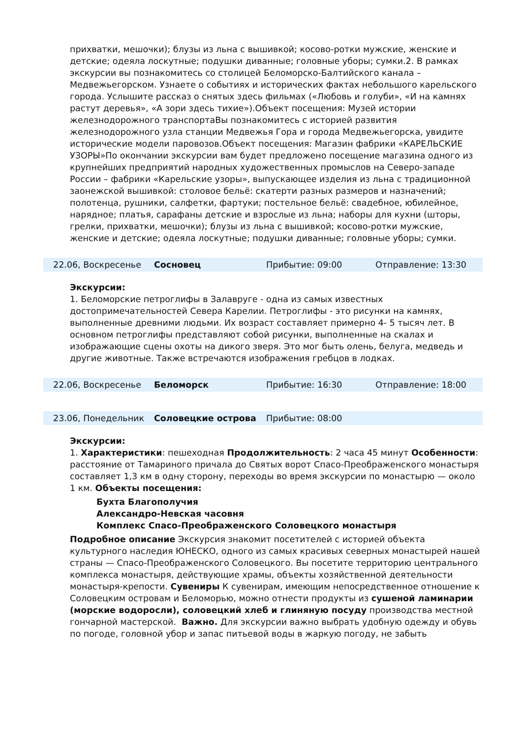прихватки, мешочки); блузы из льна с вышивкой; косово-ротки мужские, женские и детские; одеяла лоскутные; подушки диванные; головные уборы; сумки.2. В рамках экскурсии вы познакомитесь со столицей Беломорско-Балтийского канала – Медвежьегорском. Узнаете о событиях и исторических фактах небольшого карельского города. Услышите рассказ о снятых здесь фильмах («Любовь и голуби», «И на камнях растут деревья», «А зори здесь тихие»).Объект посещения: Музей истории железнодорожного транспортаВы познакомитесь с историей развития железнодорожного узла станции Медвежья Гора и города Медвежьегорска, увидите исторические модели паровозов.Объект посещения: Магазин фабрики «КАРЕЛЬСКИЕ УЗОРЫ»По окончании экскурсии вам будет предложено посещение магазина одного из крупнейших предприятий народных художественных промыслов на Северо-западе России – фабрики «Карельские узоры», выпускающее изделия из льна с традиционной заонежской вышивкой: столовое бельё: скатерти разных размеров и назначений; полотенца, рушники, салфетки, фартуки; постельное бельё: свадебное, юбилейное, нарядное; платья, сарафаны детские и взрослые из льна; наборы для кухни (шторы, грелки, прихватки, мешочки); блузы из льна с вышивкой; косово-ротки мужские, женские и детские; одеяла лоскутные; подушки диванные; головные уборы; сумки.
| 22.06, Воскресенье | Сосновец | Прибытие: 09:00 | Отправление: 13:30 |
Экскурсии:
1. Беломорские петроглифы в Залавруге - одна из самых известных достопримечательностей Севера Карелии. Петроглифы - это рисунки на камнях, выполненные древними людьми. Их возраст составляет примерно 4- 5 тысяч лет. В основном петроглифы представляют собой рисунки, выполненные на скалах и изображающие сцены охоты на дикого зверя. Это мог быть олень, белуга, медведь и другие животные. Также встречаются изображения гребцов в лодках.
| 22.06, Воскресенье | Беломорск | Прибытие: 16:30 | Отправление: 18:00 |
| 23.06, Понедельник | Соловецкие острова | Прибытие: 08:00 | |
Экскурсии:
1. Характеристики: пешеходная Продолжительность: 2 часа 45 минут Особенности: расстояние от Тамариного причала до Святых ворот Спасо-Преображенского монастыря составляет 1,3 км в одну сторону, переходы во время экскурсии по монастырю — около 1 км. Объекты посещения:
Бухта Благополучия
Александро-Невская часовня
Комплекс Спасо-Преображенского Соловецкого монастыря
Подробное описание Экскурсия знакомит посетителей с историей объекта культурного наследия ЮНЕСКО, одного из самых красивых северных монастырей нашей страны — Спасо-Преображенского Соловецкого. Вы посетите территорию центрального комплекса монастыря, действующие храмы, объекты хозяйственной деятельности монастыря-крепости. Сувениры К сувенирам, имеющим непосредственное отношение к Соловецким островам и Беломорью, можно отнести продукты из сушеной ламинарии (морские водоросли), соловецкий хлеб и глиняную посуду производства местной гончарной мастерской. Важно. Для экскурсии важно выбрать удобную одежду и обувь по погоде, головной убор и запас питьевой воды в жаркую погоду, не забыть